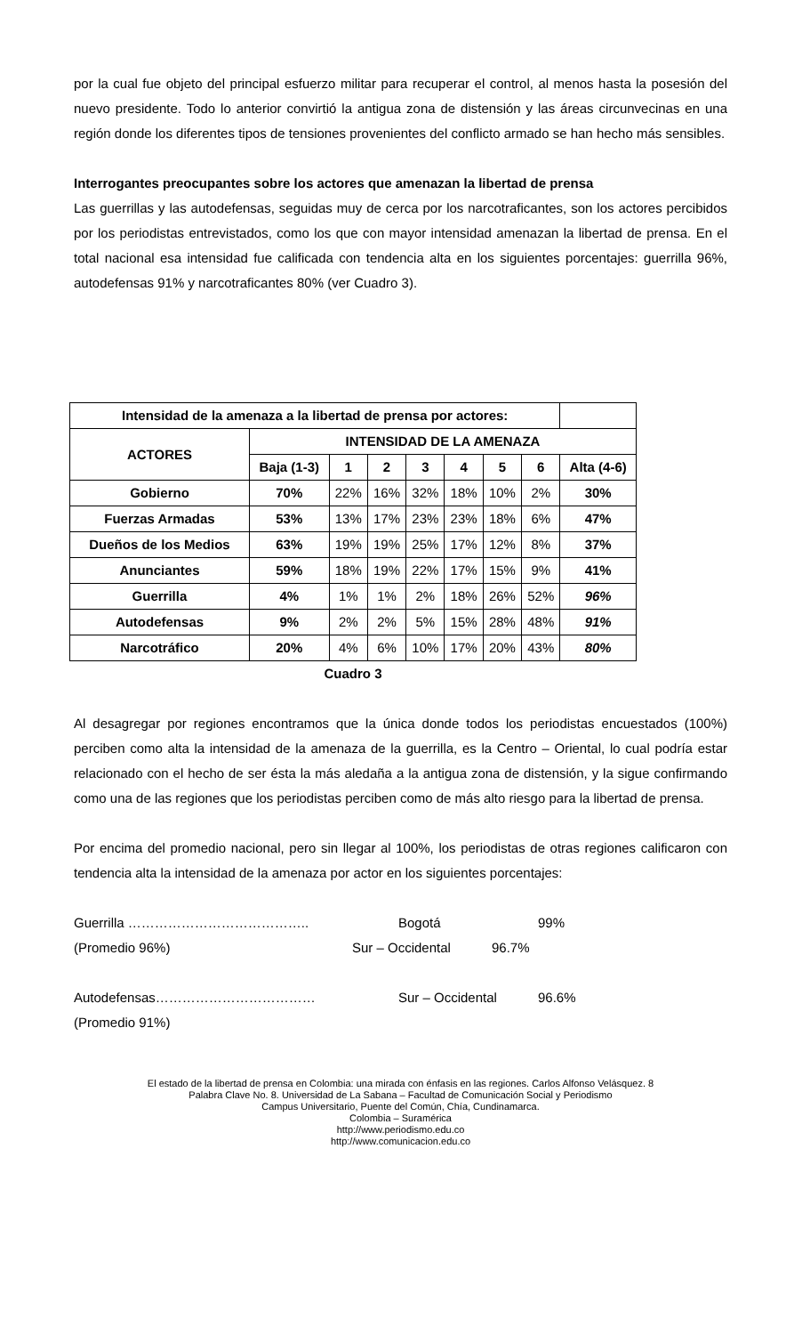por la cual fue objeto del principal esfuerzo militar para recuperar el control, al menos hasta la posesión del nuevo presidente. Todo lo anterior convirtió la antigua zona de distensión y las áreas circunvecinas en una región donde los diferentes tipos de tensiones provenientes del conflicto armado se han hecho más sensibles.
Interrogantes preocupantes sobre los actores que amenazan la libertad de prensa
Las guerrillas y las autodefensas, seguidas muy de cerca por los narcotraficantes, son los actores percibidos por los periodistas entrevistados, como los que con mayor intensidad amenazan la libertad de prensa. En el total nacional esa intensidad fue calificada con tendencia alta en los siguientes porcentajes: guerrilla 96%, autodefensas 91% y narcotraficantes 80% (ver Cuadro 3).
| Intensidad de la amenaza a la libertad de prensa por actores: | | | | | | | | | |
| ACTORES | INTENSIDAD DE LA AMENAZA | | | | | | | | |
| | Baja (1-3) | 1 | 2 | 3 | 4 | 5 | 6 | Alta (4-6) | |
| Gobierno | 70% | 22% | 16% | 32% | 18% | 10% | 2% | 30% | |
| Fuerzas Armadas | 53% | 13% | 17% | 23% | 23% | 18% | 6% | 47% | |
| Dueños de los Medios | 63% | 19% | 19% | 25% | 17% | 12% | 8% | 37% | |
| Anunciantes | 59% | 18% | 19% | 22% | 17% | 15% | 9% | 41% | |
| Guerrilla | 4% | 1% | 1% | 2% | 18% | 26% | 52% | 96% | |
| Autodefensas | 9% | 2% | 2% | 5% | 15% | 28% | 48% | 91% | |
| Narcotráfico | 20% | 4% | 6% | 10% | 17% | 20% | 43% | 80% | |
Cuadro 3
Al desagregar por regiones encontramos que la única donde todos los periodistas encuestados (100%) perciben como alta la intensidad de la amenaza de la guerrilla, es la Centro – Oriental, lo cual podría estar relacionado con el hecho de ser ésta la más aledaña a la antigua zona de distensión, y la sigue confirmando como una de las regiones que los periodistas perciben como de más alto riesgo para la libertad de prensa.
Por encima del promedio nacional, pero sin llegar al 100%, los periodistas de otras regiones calificaron con tendencia alta la intensidad de la amenaza por actor en los siguientes porcentajes:
Guerrilla ………………………………….. Bogotá 99%
(Promedio 96%) Sur – Occidental 96.7%
Autodefensas……………………………… Sur – Occidental 96.6%
(Promedio 91%)
El estado de la libertad de prensa en Colombia: una mirada con énfasis en las regiones. Carlos Alfonso Velásquez. 8
Palabra Clave No. 8. Universidad de La Sabana – Facultad de Comunicación Social y Periodismo
Campus Universitario, Puente del Común, Chía, Cundinamarca.
Colombia – Suramérica
http://www.periodismo.edu.co
http://www.comunicacion.edu.co